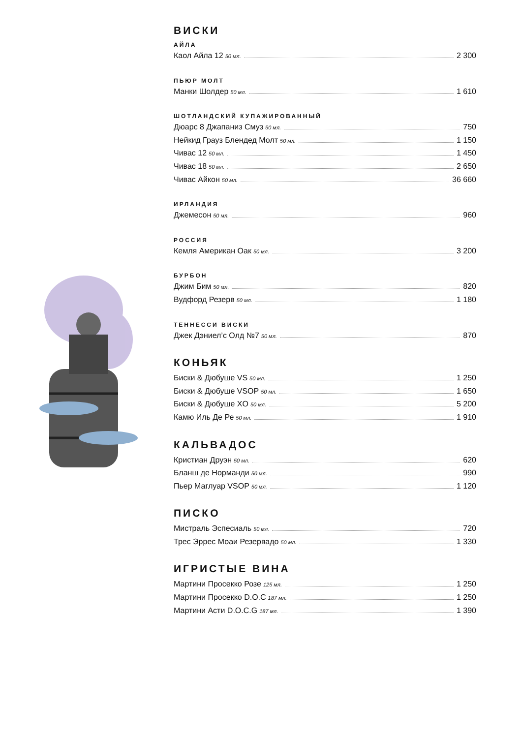ВИСКИ
АЙЛА
Каол Айла 12 50 мл. 2 300
ПЬЮР МОЛТ
Манки Шолдер 50 мл. 1 610
ШОТЛАНДСКИЙ КУПАЖИРОВАННЫЙ
Дюарс 8 Джапаниз Смуз 50 мл. 750
Нейкид Грауз Блендед Молт 50 мл. 1 150
Чивас 12 50 мл. 1 450
Чивас 18 50 мл. 2 650
Чивас Айкон 50 мл. 36 660
ИРЛАНДИЯ
Джемесон 50 мл. 960
РОССИЯ
Кемля Американ Оак 50 мл. 3 200
БУРБОН
Джим Бим 50 мл. 820
Вудфорд Резерв 50 мл. 1 180
ТЕННЕССИ ВИСКИ
Джек Дэниел’с Олд №7 50 мл. 870
КОНЬЯК
Биски & Дюбуше VS 50 мл. 1 250
Биски & Дюбуше VSOP 50 мл. 1 650
Биски & Дюбуше XO 50 мл. 5 200
Камю Иль Де Ре 50 мл. 1 910
КАЛЬВАДОС
Кристиан Друэн 50 мл. 620
Бланш де Норманди 50 мл. 990
Пьер Маглуар VSOP 50 мл. 1 120
ПИСКО
Мистраль Эспесиаль 50 мл. 720
Трес Эррес Моаи Резервадо 50 мл. 1 330
ИГРИСТЫЕ ВИНА
Мартини Просекко Розе 125 мл. 1 250
Мартини Просекко D.O.C 187 мл. 1 250
Мартини Асти D.O.C.G 187 мл. 1 390